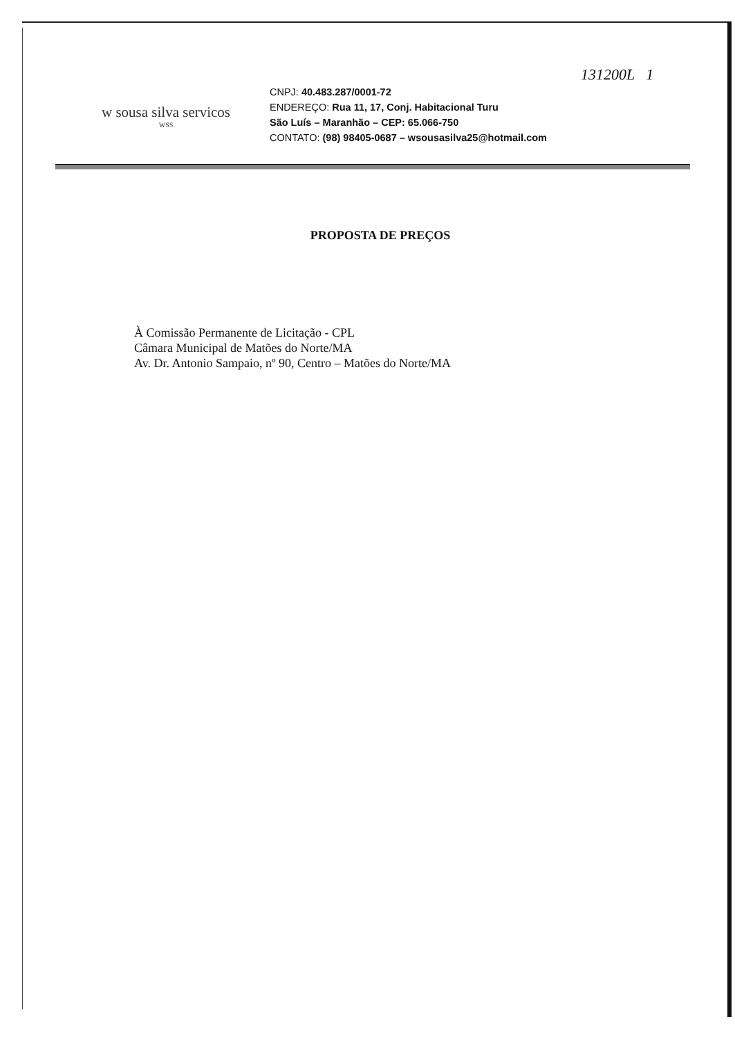w sousa silva servicos
WSS
CNPJ: 40.483.287/0001-72
ENDEREÇO: Rua 11, 17, Conj. Habitacional Turu
São Luís – Maranhão – CEP: 65.066-750
CONTATO: (98) 98405-0687 – wsousasilva25@hotmail.com
131200L 1
PROPOSTA DE PREÇOS
À Comissão Permanente de Licitação - CPL
Câmara Municipal de Matões do Norte/MA
Av. Dr. Antonio Sampaio, nº 90, Centro – Matões do Norte/MA